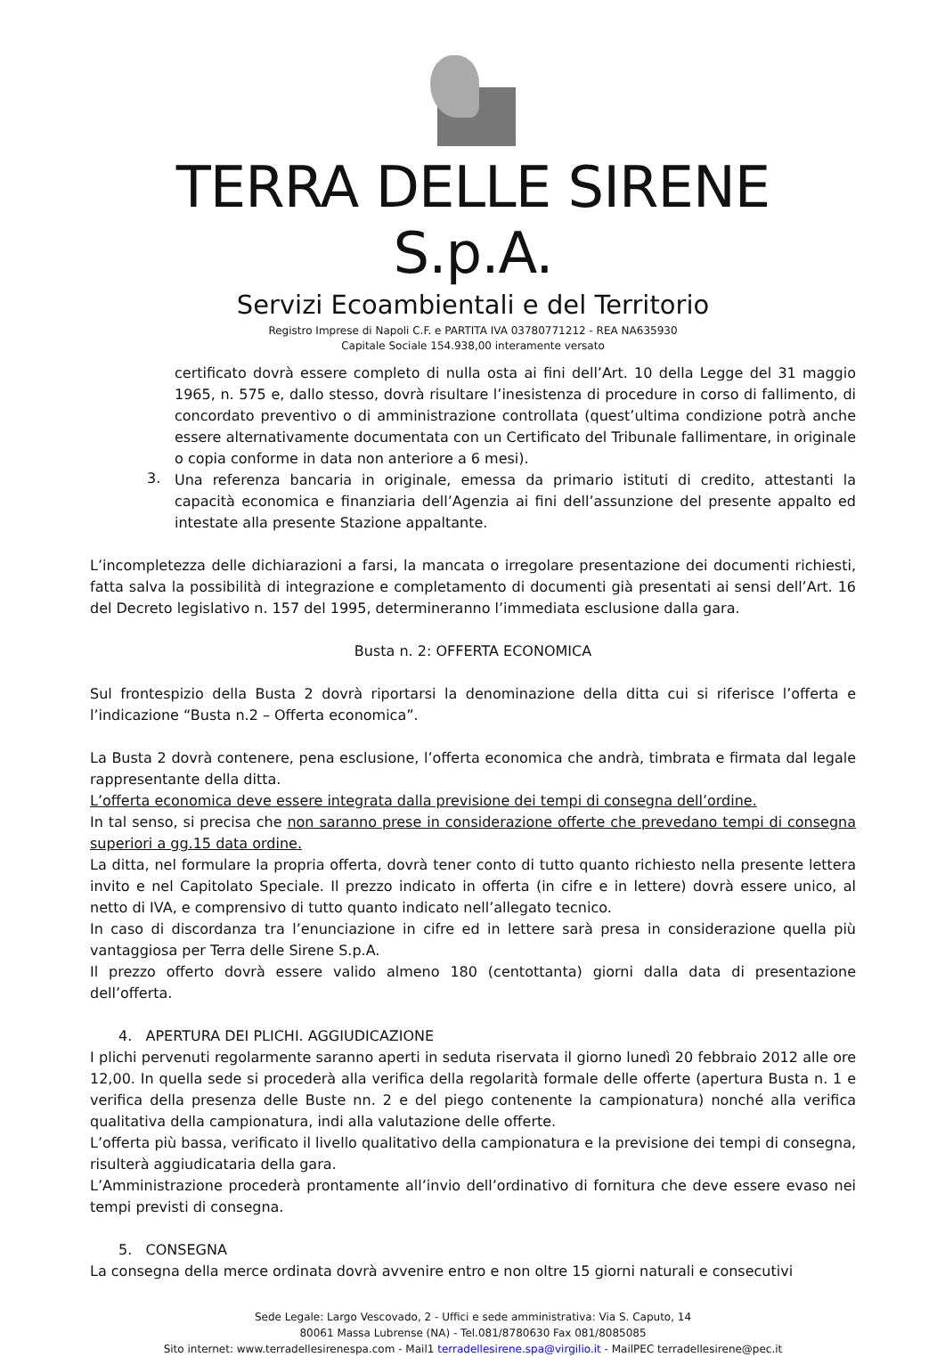TERRA DELLE SIRENE S.p.A.
Servizi Ecoambientali e del Territorio
Registro Imprese di Napoli C.F. e PARTITA IVA 03780771212 - REA NA635930
Capitale Sociale 154.938,00 interamente versato
certificato dovrà essere completo di nulla osta ai fini dell’Art. 10 della Legge del 31 maggio 1965, n. 575 e, dallo stesso, dovrà risultare l’inesistenza di procedure in corso di fallimento, di concordato preventivo o di amministrazione controllata (quest’ultima condizione potrà anche essere alternativamente documentata con un Certificato del Tribunale fallimentare, in originale o copia conforme in data non anteriore a 6 mesi).
3.
Una referenza bancaria in originale, emessa da primario istituti di credito, attestanti la capacità economica e finanziaria dell’Agenzia ai fini dell’assunzione del presente appalto ed intestate alla presente Stazione appaltante.
L’incompletezza delle dichiarazioni a farsi, la mancata o irregolare presentazione dei documenti richiesti, fatta salva la possibilità di integrazione e completamento di documenti già presentati ai sensi dell’Art. 16 del Decreto legislativo n. 157 del 1995, determineranno l’immediata esclusione dalla gara.
Busta n. 2: OFFERTA ECONOMICA
Sul frontespizio della Busta 2 dovrà riportarsi la denominazione della ditta cui si riferisce l’offerta e l’indicazione “Busta n.2 – Offerta economica”.
La Busta 2 dovrà contenere, pena esclusione, l’offerta economica che andrà, timbrata e firmata dal legale rappresentante della ditta.
L’offerta economica deve essere integrata dalla previsione dei tempi di consegna dell’ordine.
In tal senso, si precisa che non saranno prese in considerazione offerte che prevedano tempi di consegna superiori a gg.15 data ordine.
La ditta, nel formulare la propria offerta, dovrà tener conto di tutto quanto richiesto nella presente lettera invito e nel Capitolato Speciale. Il prezzo indicato in offerta (in cifre e in lettere) dovrà essere unico, al netto di IVA, e comprensivo di tutto quanto indicato nell’allegato tecnico.
In caso di discordanza tra l’enunciazione in cifre ed in lettere sarà presa in considerazione quella più vantaggiosa per Terra delle Sirene S.p.A.
Il prezzo offerto dovrà essere valido almeno 180 (centottanta) giorni dalla data di presentazione dell’offerta.
4. APERTURA DEI PLICHI. AGGIUDICAZIONE
I plichi pervenuti regolarmente saranno aperti in seduta riservata il giorno lunedì 20 febbraio 2012 alle ore 12,00. In quella sede si procederà alla verifica della regolarità formale delle offerte (apertura Busta n. 1 e verifica della presenza delle Buste nn. 2 e del piego contenente la campionatura) nonché alla verifica qualitativa della campionatura, indi alla valutazione delle offerte.
L’offerta più bassa, verificato il livello qualitativo della campionatura e la previsione dei tempi di consegna, risulterà aggiudicataria della gara.
L’Amministrazione procederà prontamente all’invio dell’ordinativo di fornitura che deve essere evaso nei tempi previsti di consegna.
5. CONSEGNA
La consegna della merce ordinata dovrà avvenire entro e non oltre 15 giorni naturali e consecutivi
Sede Legale: Largo Vescovado, 2 - Uffici e sede amministrativa: Via S. Caputo, 14
80061 Massa Lubrense (NA) - Tel.081/8780630 Fax 081/8085085
Sito internet: www.terradellesirenespa.com - Mail1 terradellesirene.spa@virgilio.it - MailPEC terradellesirene@pec.it